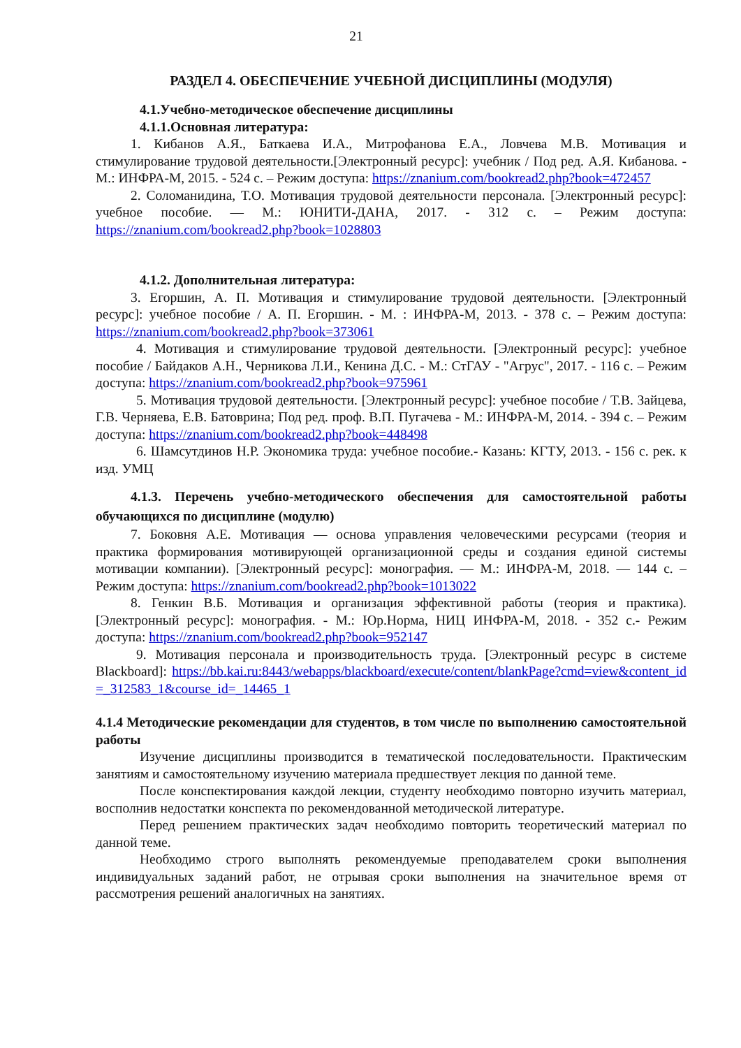21
РАЗДЕЛ 4. ОБЕСПЕЧЕНИЕ УЧЕБНОЙ ДИСЦИПЛИНЫ (МОДУЛЯ)
4.1.Учебно-методическое обеспечение дисциплины
4.1.1.Основная литература:
1. Кибанов А.Я., Баткаева И.А., Митрофанова Е.А., Ловчева М.В. Мотивация и стимулирование трудовой деятельности.[Электронный ресурс]: учебник / Под ред. А.Я. Кибанова. - М.: ИНФРА-М, 2015. - 524 с. – Режим доступа: https://znanium.com/bookread2.php?book=472457
2. Соломанидина, Т.О. Мотивация трудовой деятельности персонала. [Электронный ресурс]: учебное пособие. — М.: ЮНИТИ-ДАНА, 2017. - 312 с. – Режим доступа: https://znanium.com/bookread2.php?book=1028803
4.1.2. Дополнительная литература:
3. Егоршин, А. П. Мотивация и стимулирование трудовой деятельности. [Электронный ресурс]: учебное пособие / А. П. Егоршин. - М. : ИНФРА-М, 2013. - 378 с. – Режим доступа: https://znanium.com/bookread2.php?book=373061
4. Мотивация и стимулирование трудовой деятельности. [Электронный ресурс]: учебное пособие / Байдаков А.Н., Черникова Л.И., Кенина Д.С. - М.: СтГАУ - "Агрус", 2017. - 116 с. – Режим доступа: https://znanium.com/bookread2.php?book=975961
5. Мотивация трудовой деятельности. [Электронный ресурс]: учебное пособие / Т.В. Зайцева, Г.В. Черняева, Е.В. Батоврина; Под ред. проф. В.П. Пугачева - М.: ИНФРА-М, 2014. - 394 с. – Режим доступа: https://znanium.com/bookread2.php?book=448498
6. Шамсутдинов Н.Р. Экономика труда: учебное пособие.- Казань: КГТУ, 2013. - 156 с. рек. к изд. УМЦ
4.1.3. Перечень учебно-методического обеспечения для самостоятельной работы обучающихся по дисциплине (модулю)
7. Боковня А.Е. Мотивация — основа управления человеческими ресурсами (теория и практика формирования мотивирующей организационной среды и создания единой системы мотивации компании). [Электронный ресурс]: монография. — М.: ИНФРА-М, 2018. — 144 с. – Режим доступа: https://znanium.com/bookread2.php?book=1013022
8. Генкин В.Б. Мотивация и организация эффективной работы (теория и практика). [Электронный ресурс]: монография. - М.: Юр.Норма, НИЦ ИНФРА-М, 2018. - 352 с.- Режим доступа: https://znanium.com/bookread2.php?book=952147
9. Мотивация персонала и производительность труда. [Электронный ресурс в системе Blackboard]: https://bb.kai.ru:8443/webapps/blackboard/execute/content/blankPage?cmd=view&content_id=_312583_1&course_id=_14465_1
4.1.4 Методические рекомендации для студентов, в том числе по выполнению самостоятельной работы
Изучение дисциплины производится в тематической последовательности. Практическим занятиям и самостоятельному изучению материала предшествует лекция по данной теме.
После конспектирования каждой лекции, студенту необходимо повторно изучить материал, восполнив недостатки конспекта по рекомендованной методической литературе.
Перед решением практических задач необходимо повторить теоретический материал по данной теме.
Необходимо строго выполнять рекомендуемые преподавателем сроки выполнения индивидуальных заданий работ, не отрывая сроки выполнения на значительное время от рассмотрения решений аналогичных на занятиях.